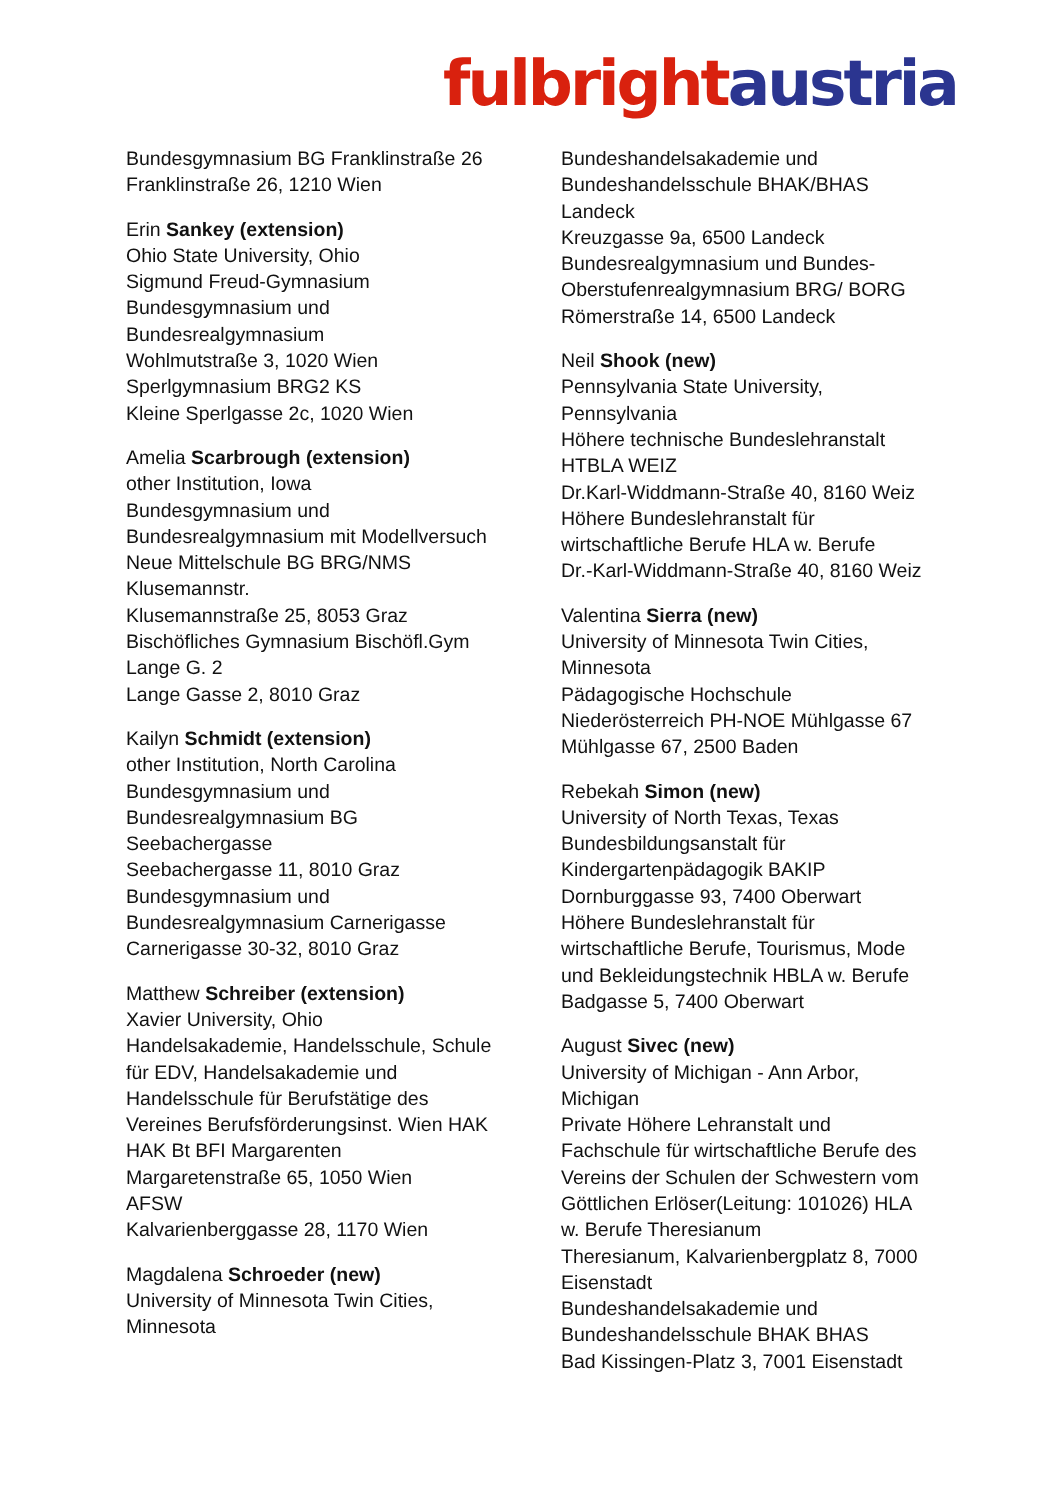fulbright austria
Bundesgymnasium BG Franklinstraße 26
Franklinstraße 26, 1210 Wien
Erin Sankey (extension)
Ohio State University, Ohio
Sigmund Freud-Gymnasium
Bundesgymnasium und
Bundesrealgymnasium
Wohlmutstraße 3, 1020 Wien
Sperlgymnasium BRG2 KS
Kleine Sperlgasse 2c, 1020 Wien
Amelia Scarbrough (extension)
other Institution, Iowa
Bundesgymnasium und
Bundesrealgymnasium mit Modellversuch
Neue Mittelschule BG BRG/NMS
Klusemannstr.
Klusemannstraße 25, 8053 Graz
Bischöfliches Gymnasium Bischöfl.Gym
Lange G. 2
Lange Gasse 2, 8010 Graz
Kailyn Schmidt (extension)
other Institution, North Carolina
Bundesgymnasium und
Bundesrealgymnasium BG
Seebachergasse
Seebachergasse 11, 8010 Graz
Bundesgymnasium und
Bundesrealgymnasium Carnerigasse
Carnerigasse 30-32, 8010 Graz
Matthew Schreiber (extension)
Xavier University, Ohio
Handelsakademie, Handelsschule, Schule
für EDV, Handelsakademie und
Handelsschule für Berufstätige des
Vereines Berufsförderungsinst. Wien HAK
HAK Bt BFI Margarenten
Margaretenstraße 65, 1050 Wien
AFSW
Kalvarienberggasse 28, 1170 Wien
Magdalena Schroeder (new)
University of Minnesota Twin Cities,
Minnesota
Bundeshandelsakademie und
Bundeshandelsschule BHAK/BHAS
Landeck
Kreuzgasse 9a, 6500 Landeck
Bundesrealgymnasium und Bundes-
Oberstufenrealgymnasium BRG/ BORG
Römerstraße 14, 6500 Landeck
Neil Shook (new)
Pennsylvania State University,
Pennsylvania
Höhere technische Bundeslehranstalt
HTBLA WEIZ
Dr.Karl-Widdmann-Straße 40, 8160 Weiz
Höhere Bundeslehranstalt für
wirtschaftliche Berufe HLA w. Berufe
Dr.-Karl-Widdmann-Straße 40, 8160 Weiz
Valentina Sierra (new)
University of Minnesota Twin Cities,
Minnesota
Pädagogische Hochschule
Niederösterreich PH-NOE Mühlgasse 67
Mühlgasse 67, 2500 Baden
Rebekah Simon (new)
University of North Texas, Texas
Bundesbildungsanstalt für
Kindergartenpädagogik BAKIP
Dornburggasse 93, 7400 Oberwart
Höhere Bundeslehranstalt für
wirtschaftliche Berufe, Tourismus, Mode
und Bekleidungstechnik HBLA w. Berufe
Badgasse 5, 7400 Oberwart
August Sivec (new)
University of Michigan - Ann Arbor,
Michigan
Private Höhere Lehranstalt und
Fachschule für wirtschaftliche Berufe des
Vereins der Schulen der Schwestern vom
Göttlichen Erlöser(Leitung: 101026) HLA
w. Berufe Theresianum
Theresianum, Kalvarienbergplatz 8, 7000
Eisenstadt
Bundeshandelsakademie und
Bundeshandelsschule BHAK BHAS
Bad Kissingen-Platz 3, 7001 Eisenstadt